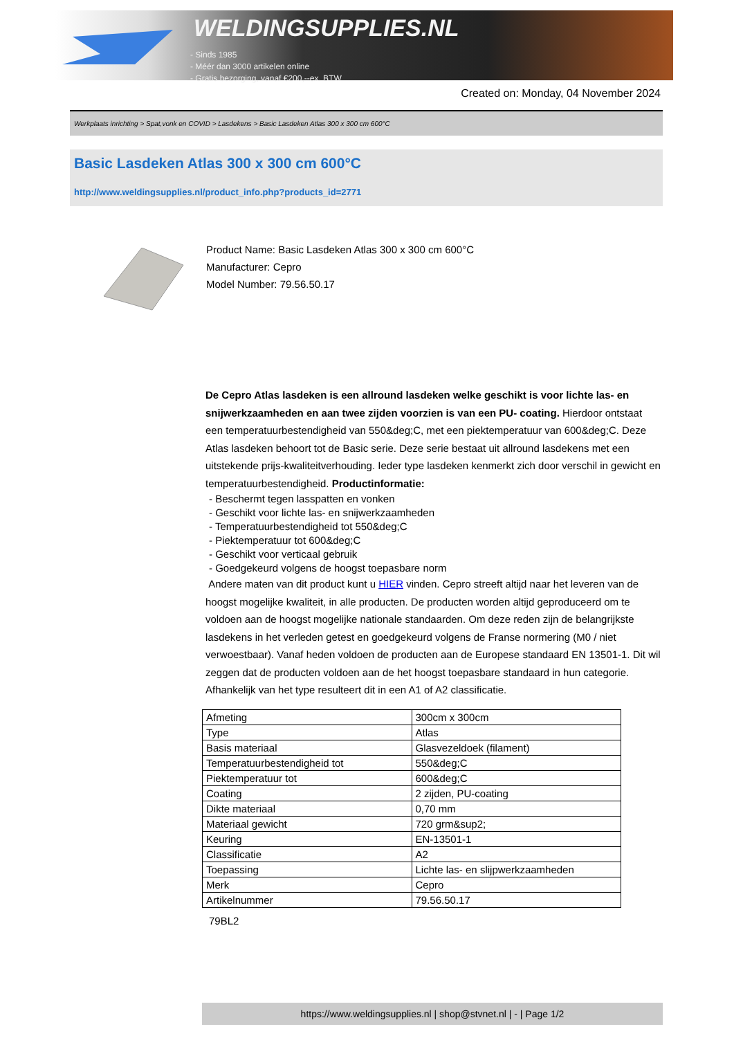WELDINGSUPPLIES.NL
- Sinds 1985
- Méér dan 3000 artikelen online
- Gratis bezorging, vanaf €200,--ex. BTW
Created on: Monday, 04 November 2024
Werkplaats inrichting > Spat,vonk en COVID > Lasdekens > Basic Lasdeken Atlas 300 x 300 cm 600°C
Basic Lasdeken Atlas 300 x 300 cm 600°C
http://www.weldingsupplies.nl/product_info.php?products_id=2771
Product Name: Basic Lasdeken Atlas 300 x 300 cm 600°C
Manufacturer: Cepro
Model Number: 79.56.50.17
De Cepro Atlas lasdeken is een allround lasdeken welke geschikt is voor lichte las- en snijwerkzaamheden en aan twee zijden voorzien is van een PU- coating. Hierdoor ontstaat een temperatuurbestendigheid van 550&deg;C, met een piektemperatuur van 600&deg;C. Deze Atlas lasdeken behoort tot de Basic serie. Deze serie bestaat uit allround lasdekens met een uitstekende prijs-kwaliteitverhouding. Ieder type lasdeken kenmerkt zich door verschil in gewicht en temperatuurbestendigheid. Productinformatie:
- Beschermt tegen lasspatten en vonken
- Geschikt voor lichte las- en snijwerkzaamheden
- Temperatuurbestendigheid tot 550&deg;C
- Piektemperatuur tot 600&deg;C
- Geschikt voor verticaal gebruik
- Goedgekeurd volgens de hoogst toepasbare norm
Andere maten van dit product kunt u HIER vinden. Cepro streeft altijd naar het leveren van de hoogst mogelijke kwaliteit, in alle producten. De producten worden altijd geproduceerd om te voldoen aan de hoogst mogelijke nationale standaarden. Om deze reden zijn de belangrijkste lasdekens in het verleden getest en goedgekeurd volgens de Franse normering (M0 / niet verwoestbaar). Vanaf heden voldoen de producten aan de Europese standaard EN 13501-1. Dit wil zeggen dat de producten voldoen aan de het hoogst toepasbare standaard in hun categorie. Afhankelijk van het type resulteert dit in een A1 of A2 classificatie.
| Afmeting | 300cm x 300cm |
| Type | Atlas |
| Basis materiaal | Glasvezeldoek (filament) |
| Temperatuurbestendigheid tot | 550&deg;C |
| Piektemperatuur tot | 600&deg;C |
| Coating | 2 zijden, PU-coating |
| Dikte materiaal | 0,70 mm |
| Materiaal gewicht | 720 grm&sup2; |
| Keuring | EN-13501-1 |
| Classificatie | A2 |
| Toepassing | Lichte las- en slijpwerkzaamheden |
| Merk | Cepro |
| Artikelnummer | 79.56.50.17 |
79BL2
https://www.weldingsupplies.nl | shop@stvnet.nl | - | Page 1/2